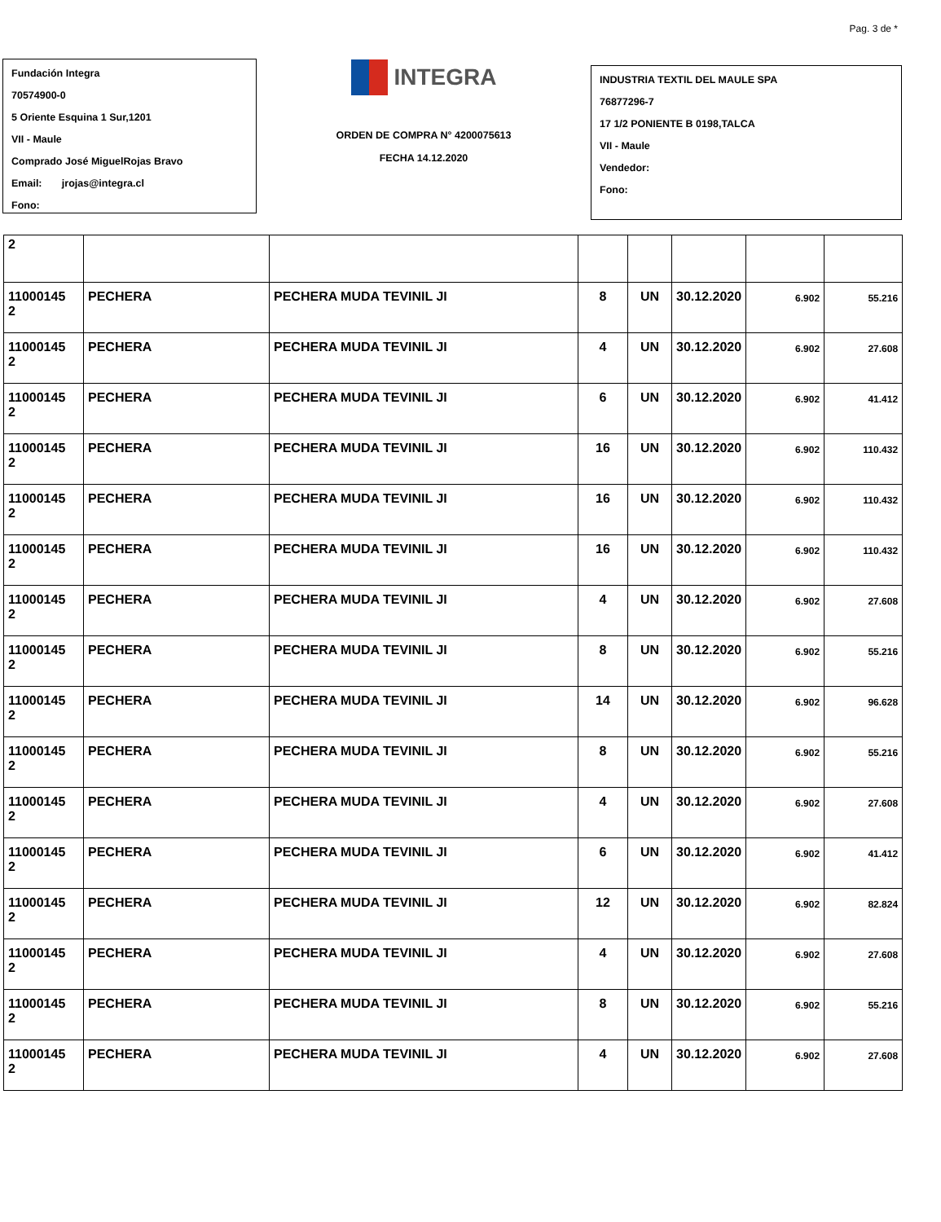Pag. 3 de *
Fundación Integra
70574900-0
5 Oriente Esquina 1 Sur,1201
VII - Maule
Comprado José MiguelRojas Bravo
Email: jrojas@integra.cl
Fono:
INTEGRA
ORDEN DE COMPRA N° 4200075613
FECHA 14.12.2020
INDUSTRIA TEXTIL DEL MAULE SPA
76877296-7
17 1/2 PONIENTE B 0198,TALCA
VII - Maule
Vendedor:
Fono:
| 2 | | | | | | | |
| 11000145 2 | PECHERA | PECHERA MUDA TEVINIL JI | 8 | UN | 30.12.2020 | 6.902 | 55.216 |
| 11000145 2 | PECHERA | PECHERA MUDA TEVINIL JI | 4 | UN | 30.12.2020 | 6.902 | 27.608 |
| 11000145 2 | PECHERA | PECHERA MUDA TEVINIL JI | 6 | UN | 30.12.2020 | 6.902 | 41.412 |
| 11000145 2 | PECHERA | PECHERA MUDA TEVINIL JI | 16 | UN | 30.12.2020 | 6.902 | 110.432 |
| 11000145 2 | PECHERA | PECHERA MUDA TEVINIL JI | 16 | UN | 30.12.2020 | 6.902 | 110.432 |
| 11000145 2 | PECHERA | PECHERA MUDA TEVINIL JI | 16 | UN | 30.12.2020 | 6.902 | 110.432 |
| 11000145 2 | PECHERA | PECHERA MUDA TEVINIL JI | 4 | UN | 30.12.2020 | 6.902 | 27.608 |
| 11000145 2 | PECHERA | PECHERA MUDA TEVINIL JI | 8 | UN | 30.12.2020 | 6.902 | 55.216 |
| 11000145 2 | PECHERA | PECHERA MUDA TEVINIL JI | 14 | UN | 30.12.2020 | 6.902 | 96.628 |
| 11000145 2 | PECHERA | PECHERA MUDA TEVINIL JI | 8 | UN | 30.12.2020 | 6.902 | 55.216 |
| 11000145 2 | PECHERA | PECHERA MUDA TEVINIL JI | 4 | UN | 30.12.2020 | 6.902 | 27.608 |
| 11000145 2 | PECHERA | PECHERA MUDA TEVINIL JI | 6 | UN | 30.12.2020 | 6.902 | 41.412 |
| 11000145 2 | PECHERA | PECHERA MUDA TEVINIL JI | 12 | UN | 30.12.2020 | 6.902 | 82.824 |
| 11000145 2 | PECHERA | PECHERA MUDA TEVINIL JI | 4 | UN | 30.12.2020 | 6.902 | 27.608 |
| 11000145 2 | PECHERA | PECHERA MUDA TEVINIL JI | 8 | UN | 30.12.2020 | 6.902 | 55.216 |
| 11000145 2 | PECHERA | PECHERA MUDA TEVINIL JI | 4 | UN | 30.12.2020 | 6.902 | 27.608 |